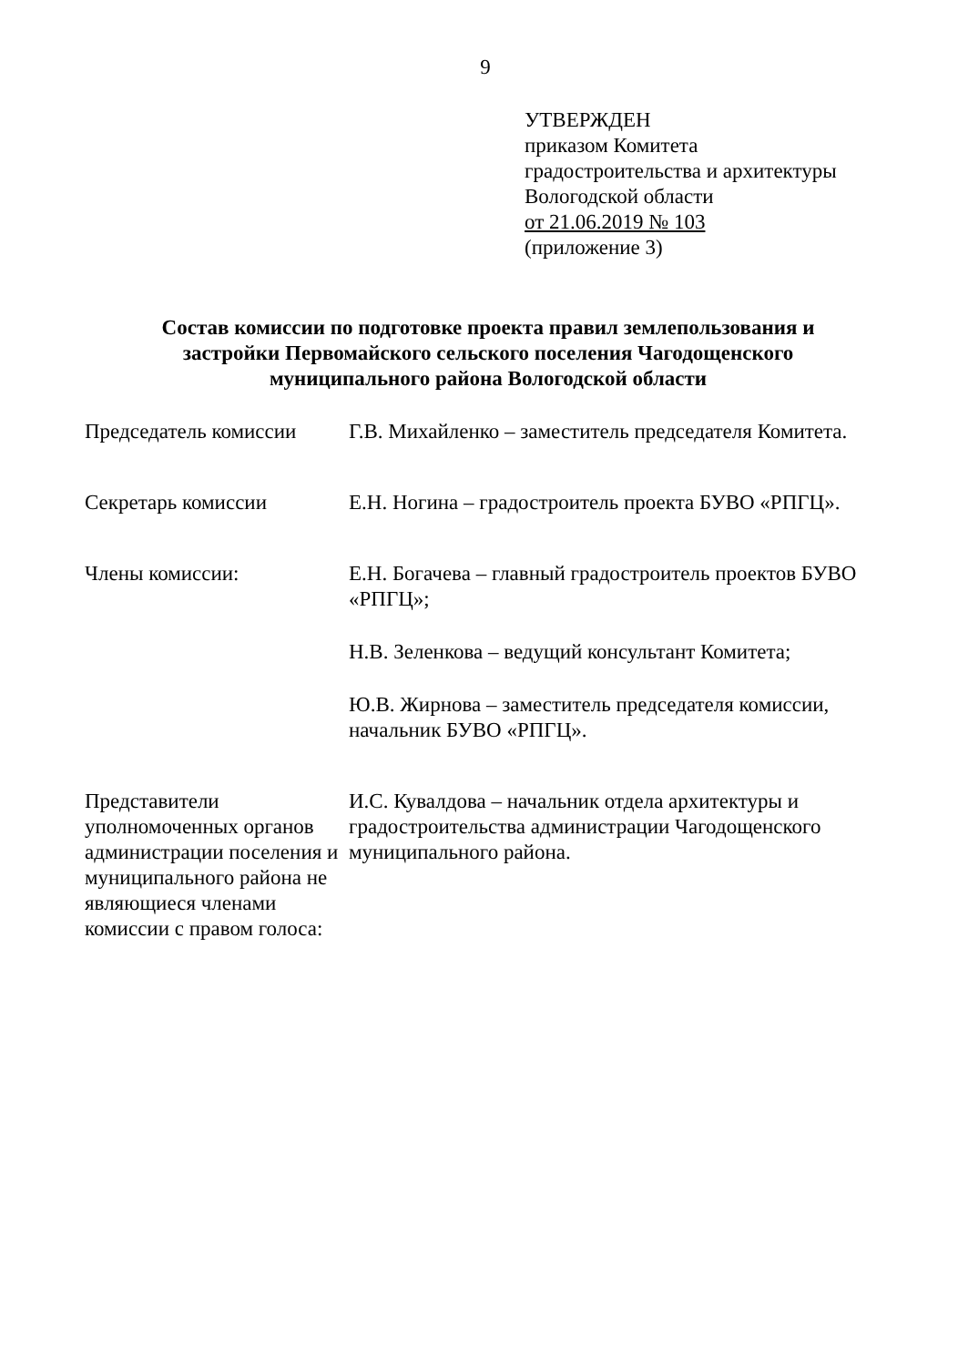9
УТВЕРЖДЕН
приказом Комитета
градостроительства и архитектуры
Вологодской области
от 21.06.2019 № 103
(приложение 3)
Состав комиссии по подготовке проекта правил землепользования и застройки Первомайского сельского поселения Чагодощенского муниципального района Вологодской области
Председатель комиссии Г.В. Михайленко – заместитель председателя Комитета.
Секретарь комиссии Е.Н. Ногина – градостроитель проекта БУВО «РПГЦ».
Члены комиссии: Е.Н. Богачева – главный градостроитель проектов БУВО «РПГЦ»;
Н.В. Зеленкова – ведущий консультант Комитета;
Ю.В. Жирнова – заместитель председателя комиссии, начальник БУВО «РПГЦ».
Представители уполномоченных органов администрации поселения и муниципального района не являющиеся членами комиссии с правом голоса:
И.С. Кувалдова – начальник отдела архитектуры и градостроительства администрации Чагодощенского муниципального района.